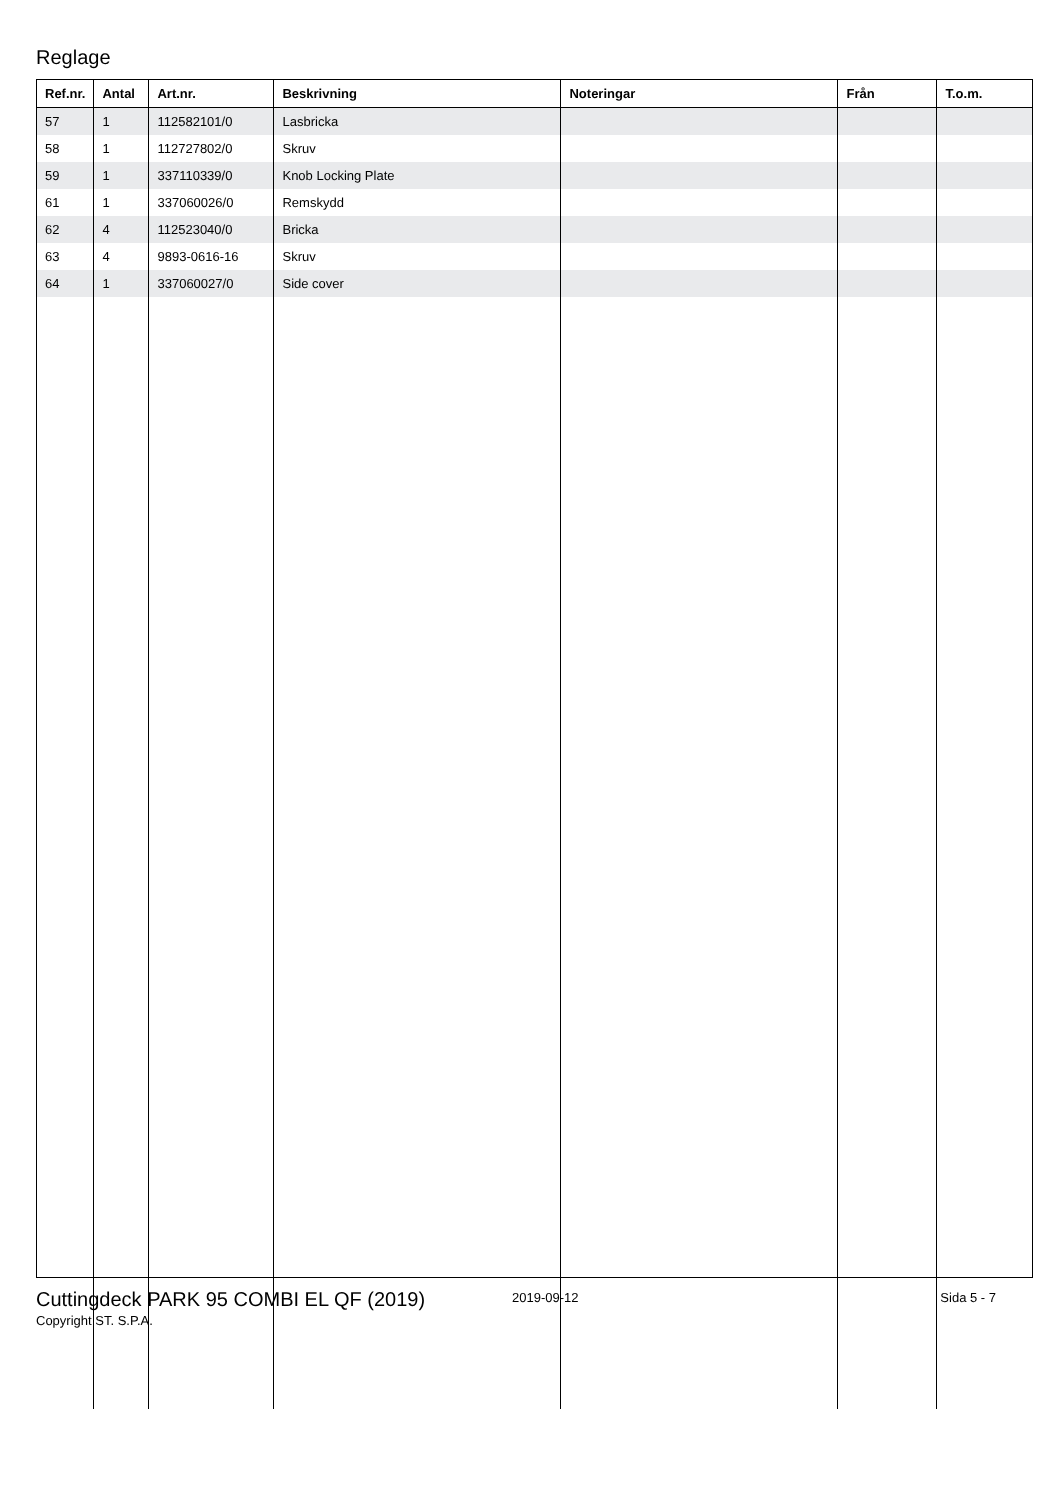Reglage
| Ref.nr. | Antal | Art.nr. | Beskrivning | Noteringar | Från | T.o.m. |
| --- | --- | --- | --- | --- | --- | --- |
| 57 | 1 | 112582101/0 | Lasbricka | | | |
| 58 | 1 | 112727802/0 | Skruv | | | |
| 59 | 1 | 337110339/0 | Knob Locking Plate | | | |
| 61 | 1 | 337060026/0 | Remskydd | | | |
| 62 | 4 | 112523040/0 | Bricka | | | |
| 63 | 4 | 9893-0616-16 | Skruv | | | |
| 64 | 1 | 337060027/0 | Side cover | | | |
Cuttingdeck PARK 95 COMBI EL QF (2019)
2019-09-12 Sida 5 - 7
Copyright ST. S.P.A.